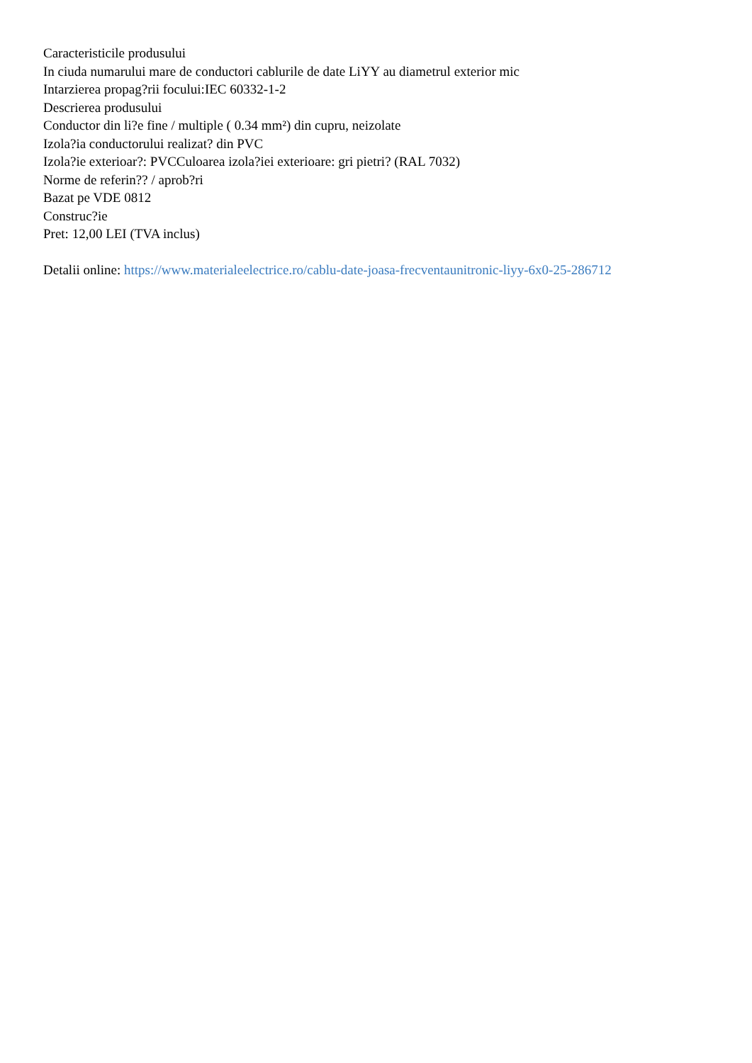Caracteristicile produsului
In ciuda numarului mare de conductori cablurile de date LiYY au diametrul exterior mic
Intarzierea propag?rii focului:IEC 60332-1-2
Descrierea produsului
Conductor din li?e fine / multiple ( 0.34 mm²) din cupru, neizolate
Izola?ia conductorului realizat? din PVC
Izola?ie exterioar?: PVCCuloarea izola?iei exterioare: gri pietri? (RAL 7032)
Norme de referin?? / aprob?ri
Bazat pe VDE 0812
Construc?ie
Pret: 12,00 LEI (TVA inclus)
Detalii online: https://www.materialeelectrice.ro/cablu-date-joasa-frecventaunitronic-liyy-6x0-25-286712